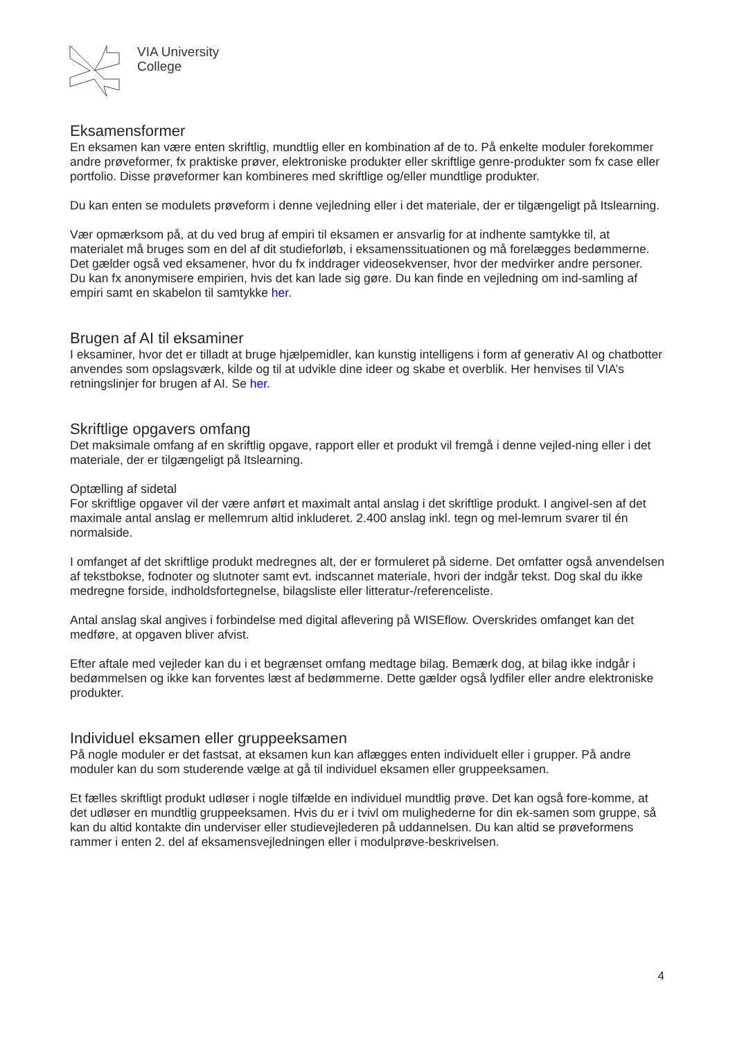VIA University
College
Eksamensformer
En eksamen kan være enten skriftlig, mundtlig eller en kombination af de to. På enkelte moduler forekommer andre prøveformer, fx praktiske prøver, elektroniske produkter eller skriftlige genre-produkter som fx case eller portfolio. Disse prøveformer kan kombineres med skriftlige og/eller mundtlige produkter.
Du kan enten se modulets prøveform i denne vejledning eller i det materiale, der er tilgængeligt på Itslearning.
Vær opmærksom på, at du ved brug af empiri til eksamen er ansvarlig for at indhente samtykke til, at materialet må bruges som en del af dit studieforløb, i eksamenssituationen og må forelægges bedømmerne. Det gælder også ved eksamener, hvor du fx inddrager videosekvenser, hvor der medvirker andre personer.
Du kan fx anonymisere empirien, hvis det kan lade sig gøre. Du kan finde en vejledning om ind-samling af empiri samt en skabelon til samtykke her.
Brugen af AI til eksaminer
I eksaminer, hvor det er tilladt at bruge hjælpemidler, kan kunstig intelligens i form af generativ AI og chatbotter anvendes som opslagsværk, kilde og til at udvikle dine ideer og skabe et overblik. Her henvises til VIA’s retningslinjer for brugen af AI. Se her.
Skriftlige opgavers omfang
Det maksimale omfang af en skriftlig opgave, rapport eller et produkt vil fremgå i denne vejled-ning eller i det materiale, der er tilgængeligt på Itslearning.
Optælling af sidetal
For skriftlige opgaver vil der være anført et maximalt antal anslag i det skriftlige produkt. I angivel-sen af det maximale antal anslag er mellemrum altid inkluderet. 2.400 anslag inkl. tegn og mel-lemrum svarer til én normalside.
I omfanget af det skriftlige produkt medregnes alt, der er formuleret på siderne. Det omfatter også anvendelsen af tekstbokse, fodnoter og slutnoter samt evt. indscannet materiale, hvori der indgår tekst. Dog skal du ikke medregne forside, indholdsfortegnelse, bilagsliste eller litteratur-/referenceliste.
Antal anslag skal angives i forbindelse med digital aflevering på WISEflow. Overskrides omfanget kan det medføre, at opgaven bliver afvist.
Efter aftale med vejleder kan du i et begrænset omfang medtage bilag. Bemærk dog, at bilag ikke indgår i bedømmelsen og ikke kan forventes læst af bedømmerne. Dette gælder også lydfiler eller andre elektroniske produkter.
Individuel eksamen eller gruppeeksamen
På nogle moduler er det fastsat, at eksamen kun kan aflægges enten individuelt eller i grupper. På andre moduler kan du som studerende vælge at gå til individuel eksamen eller gruppeeksamen.
Et fælles skriftligt produkt udløser i nogle tilfælde en individuel mundtlig prøve. Det kan også fore-komme, at det udløser en mundtlig gruppeeksamen. Hvis du er i tvivl om mulighederne for din ek-samen som gruppe, så kan du altid kontakte din underviser eller studievejlederen på uddannelsen. Du kan altid se prøveformens rammer i enten 2. del af eksamensvejledningen eller i modulprøve-beskrivelsen.
4